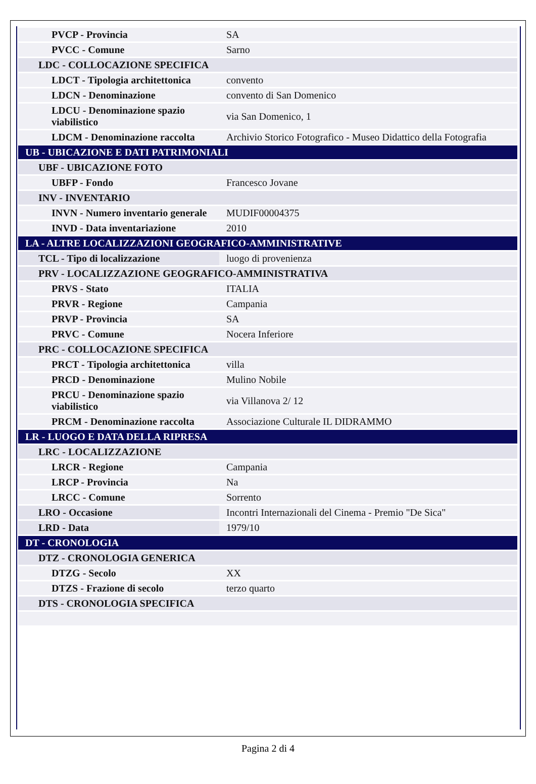| PVCP - Provincia | SA |
| PVCC - Comune | Sarno |
| LDC - COLLOCAZIONE SPECIFICA | |
| LDCT - Tipologia architettonica | convento |
| LDCN - Denominazione | convento di San Domenico |
| LDCU - Denominazione spazio viabilistico | via San Domenico, 1 |
| LDCM - Denominazione raccolta | Archivio Storico Fotografico - Museo Didattico della Fotografia |
| UB - UBICAZIONE E DATI PATRIMONIALI | |
| UBF - UBICAZIONE FOTO | |
| UBFP - Fondo | Francesco Jovane |
| INV - INVENTARIO | |
| INVN - Numero inventario generale | MUDIF00004375 |
| INVD - Data inventariazione | 2010 |
| LA - ALTRE LOCALIZZAZIONI GEOGRAFICO-AMMINISTRATIVE | |
| TCL - Tipo di localizzazione | luogo di provenienza |
| PRV - LOCALIZZAZIONE GEOGRAFICO-AMMINISTRATIVA | |
| PRVS - Stato | ITALIA |
| PRVR - Regione | Campania |
| PRVP - Provincia | SA |
| PRVC - Comune | Nocera Inferiore |
| PRC - COLLOCAZIONE SPECIFICA | |
| PRCT - Tipologia architettonica | villa |
| PRCD - Denominazione | Mulino Nobile |
| PRCU - Denominazione spazio viabilistico | via Villanova 2/ 12 |
| PRCM - Denominazione raccolta | Associazione Culturale IL DIDRAMMO |
| LR - LUOGO E DATA DELLA RIPRESA | |
| LRC - LOCALIZZAZIONE | |
| LRCR - Regione | Campania |
| LRCP - Provincia | Na |
| LRCC - Comune | Sorrento |
| LRO - Occasione | Incontri Internazionali del Cinema - Premio "De Sica" |
| LRD - Data | 1979/10 |
| DT - CRONOLOGIA | |
| DTZ - CRONOLOGIA GENERICA | |
| DTZG - Secolo | XX |
| DTZS - Frazione di secolo | terzo quarto |
| DTS - CRONOLOGIA SPECIFICA | |
Pagina 2 di 4